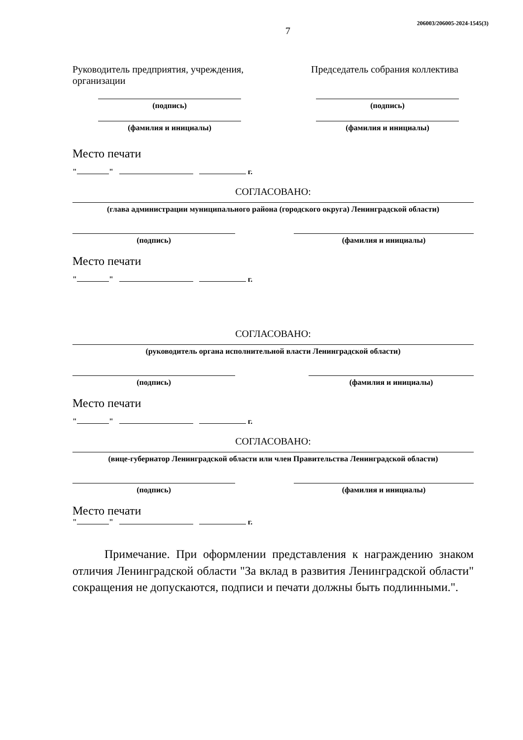206003/206005-2024-1545(3)
7
Руководитель предприятия, учреждения, организации
Председатель собрания коллектива
(подпись)
(фамилия и инициалы)
(подпись)
(фамилия и инициалы)
Место печати
" " г.
СОГЛАСОВАНО:
(глава администрации муниципального района (городского округа) Ленинградской области)
(подпись) (фамилия и инициалы)
Место печати
" " г.
СОГЛАСОВАНО:
(руководитель органа исполнительной власти Ленинградской области)
(подпись) (фамилия и инициалы)
Место печати
" " г.
СОГЛАСОВАНО:
(вице-губернатор Ленинградской области или член Правительства Ленинградской области)
(подпись) (фамилия и инициалы)
Место печати
" " г.
Примечание. При оформлении представления к награждению знаком отличия Ленинградской области "За вклад в развития Ленинградской области" сокращения не допускаются, подписи и печати должны быть подлинными.".